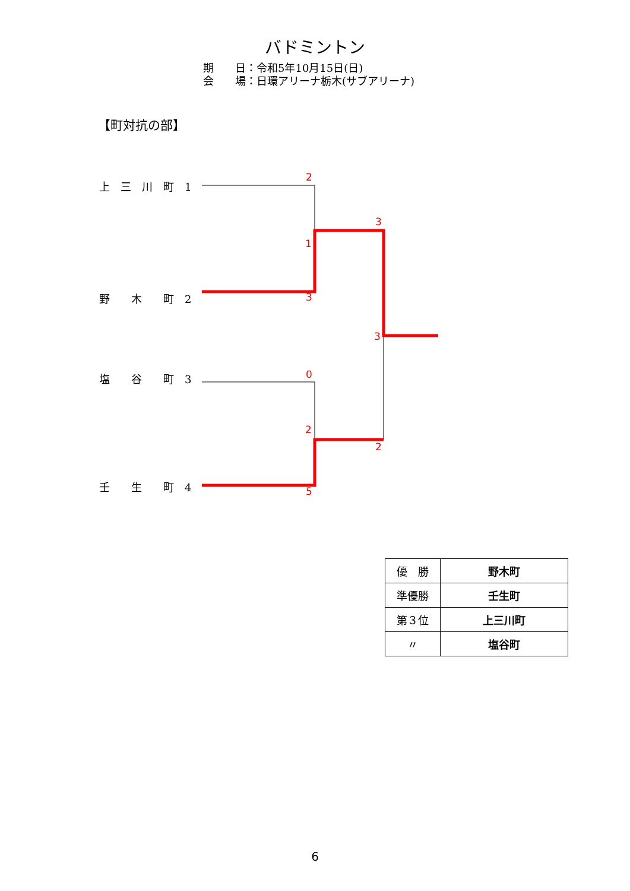バドミントン
期　　日：令和5年10月15日(日)
会　　場：日環アリーナ栃木(サブアリーナ)
【町対抗の部】
上　三　川　町　1
野　　木　　町　2
塩　　谷　　町　3
壬　　生　　町　4
2
3
1
3
3
0
2
2
5
| 優 勝 | 野木町 |
| 準優勝 | 壬生町 |
| 第３位 | 上三川町 |
| 〃 | 塩谷町 |
6